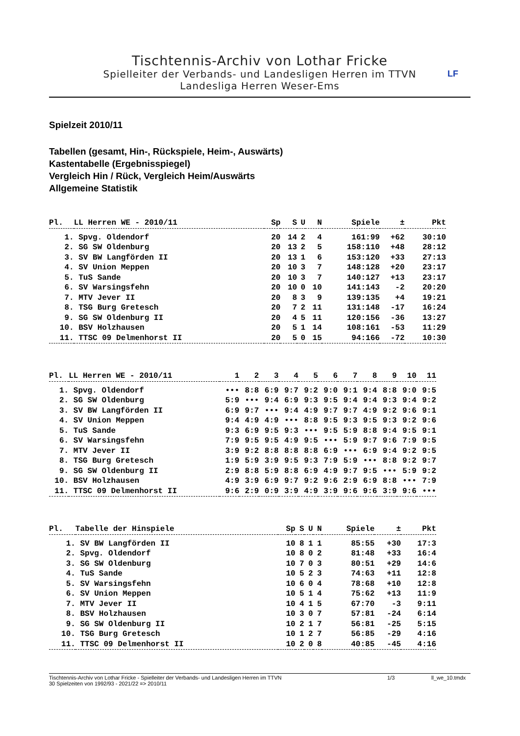Tischtennis-Archiv von Lothar Fricke
Spielleiter der Verbands- und Landesligen Herren im TTVN
Landesliga Herren Weser-Ems
LF
Spielzeit 2010/11
Tabellen (gesamt, Hin-, Rückspiele, Heim-, Auswärts)
Kastentabelle (Ergebnisspiegel)
Vergleich Hin / Rück, Vergleich Heim/Auswärts
Allgemeine Statistik
| Pl. | LL Herren WE - 2010/11 | Sp | S | U | N | Spiele | ± | Pkt |
| --- | --- | --- | --- | --- | --- | --- | --- | --- |
| 1. | Spvg. Oldendorf | 20 | 14 | 2 | 4 | 161:99 | +62 | 30:10 |
| 2. | SG SW Oldenburg | 20 | 13 | 2 | 5 | 158:110 | +48 | 28:12 |
| 3. | SV BW Langförden II | 20 | 13 | 1 | 6 | 153:120 | +33 | 27:13 |
| 4. | SV Union Meppen | 20 | 10 | 3 | 7 | 148:128 | +20 | 23:17 |
| 5. | TuS Sande | 20 | 10 | 3 | 7 | 140:127 | +13 | 23:17 |
| 6. | SV Warsingsfehn | 20 | 10 | 0 | 10 | 141:143 | -2 | 20:20 |
| 7. | MTV Jever II | 20 | 8 | 3 | 9 | 139:135 | +4 | 19:21 |
| 8. | TSG Burg Gretesch | 20 | 7 | 2 | 11 | 131:148 | -17 | 16:24 |
| 9. | SG SW Oldenburg II | 20 | 4 | 5 | 11 | 120:156 | -36 | 13:27 |
| 10. | BSV Holzhausen | 20 | 5 | 1 | 14 | 108:161 | -53 | 11:29 |
| 11. | TTSC 09 Delmenhorst II | 20 | 5 | 0 | 15 | 94:166 | -72 | 10:30 |
| Pl. | LL Herren WE - 2010/11 | 1 | 2 | 3 | 4 | 5 | 6 | 7 | 8 | 9 | 10 | 11 |
| --- | --- | --- | --- | --- | --- | --- | --- | --- | --- | --- | --- | --- |
| 1. | Spvg. Oldendorf | ••• | 8:8 | 6:9 | 9:7 | 9:2 | 9:0 | 9:1 | 9:4 | 8:8 | 9:0 | 9:5 |
| 2. | SG SW Oldenburg | 5:9 | ••• | 9:4 | 6:9 | 9:3 | 9:5 | 9:4 | 9:4 | 9:3 | 9:4 | 9:2 |
| 3. | SV BW Langförden II | 6:9 | 9:7 | ••• | 9:4 | 4:9 | 9:7 | 9:7 | 4:9 | 9:2 | 9:6 | 9:1 |
| 4. | SV Union Meppen | 9:4 | 4:9 | 4:9 | ••• | 8:8 | 9:5 | 9:3 | 9:5 | 9:3 | 9:2 | 9:6 |
| 5. | TuS Sande | 9:3 | 6:9 | 9:5 | 9:3 | ••• | 9:5 | 5:9 | 8:8 | 9:4 | 9:5 | 9:1 |
| 6. | SV Warsingsfehn | 7:9 | 9:5 | 9:5 | 4:9 | 9:5 | ••• | 5:9 | 9:7 | 9:6 | 7:9 | 9:5 |
| 7. | MTV Jever II | 3:9 | 9:2 | 8:8 | 8:8 | 8:8 | 6:9 | ••• | 6:9 | 9:4 | 9:2 | 9:5 |
| 8. | TSG Burg Gretesch | 1:9 | 5:9 | 3:9 | 9:5 | 9:3 | 7:9 | 5:9 | ••• | 8:8 | 9:2 | 9:7 |
| 9. | SG SW Oldenburg II | 2:9 | 8:8 | 5:9 | 8:8 | 6:9 | 4:9 | 9:7 | 9:5 | ••• | 5:9 | 9:2 |
| 10. | BSV Holzhausen | 4:9 | 3:9 | 6:9 | 9:7 | 9:2 | 9:6 | 2:9 | 6:9 | 8:8 | ••• | 7:9 |
| 11. | TTSC 09 Delmenhorst II | 9:6 | 2:9 | 0:9 | 3:9 | 4:9 | 3:9 | 9:6 | 9:6 | 3:9 | 9:6 | ••• |
| Pl. | Tabelle der Hinspiele | Sp | S | U | N | Spiele | ± | Pkt |
| --- | --- | --- | --- | --- | --- | --- | --- | --- |
| 1. | SV BW Langförden II | 10 | 8 | 1 | 1 | 85:55 | +30 | 17:3 |
| 2. | Spvg. Oldendorf | 10 | 8 | 0 | 2 | 81:48 | +33 | 16:4 |
| 3. | SG SW Oldenburg | 10 | 7 | 0 | 3 | 80:51 | +29 | 14:6 |
| 4. | TuS Sande | 10 | 5 | 2 | 3 | 74:63 | +11 | 12:8 |
| 5. | SV Warsingsfehn | 10 | 6 | 0 | 4 | 78:68 | +10 | 12:8 |
| 6. | SV Union Meppen | 10 | 5 | 1 | 4 | 75:62 | +13 | 11:9 |
| 7. | MTV Jever II | 10 | 4 | 1 | 5 | 67:70 | -3 | 9:11 |
| 8. | BSV Holzhausen | 10 | 3 | 0 | 7 | 57:81 | -24 | 6:14 |
| 9. | SG SW Oldenburg II | 10 | 2 | 1 | 7 | 56:81 | -25 | 5:15 |
| 10. | TSG Burg Gretesch | 10 | 1 | 2 | 7 | 56:85 | -29 | 4:16 |
| 11. | TTSC 09 Delmenhorst II | 10 | 2 | 0 | 8 | 40:85 | -45 | 4:16 |
Tischtennis-Archiv von Lothar Fricke - Spielleiter der Verbands- und Landesligen Herren im TTVN 1/3 ll_we_10.tmdx
30 Spielzeiten von 1992/93 - 2021/22 => 2010/11